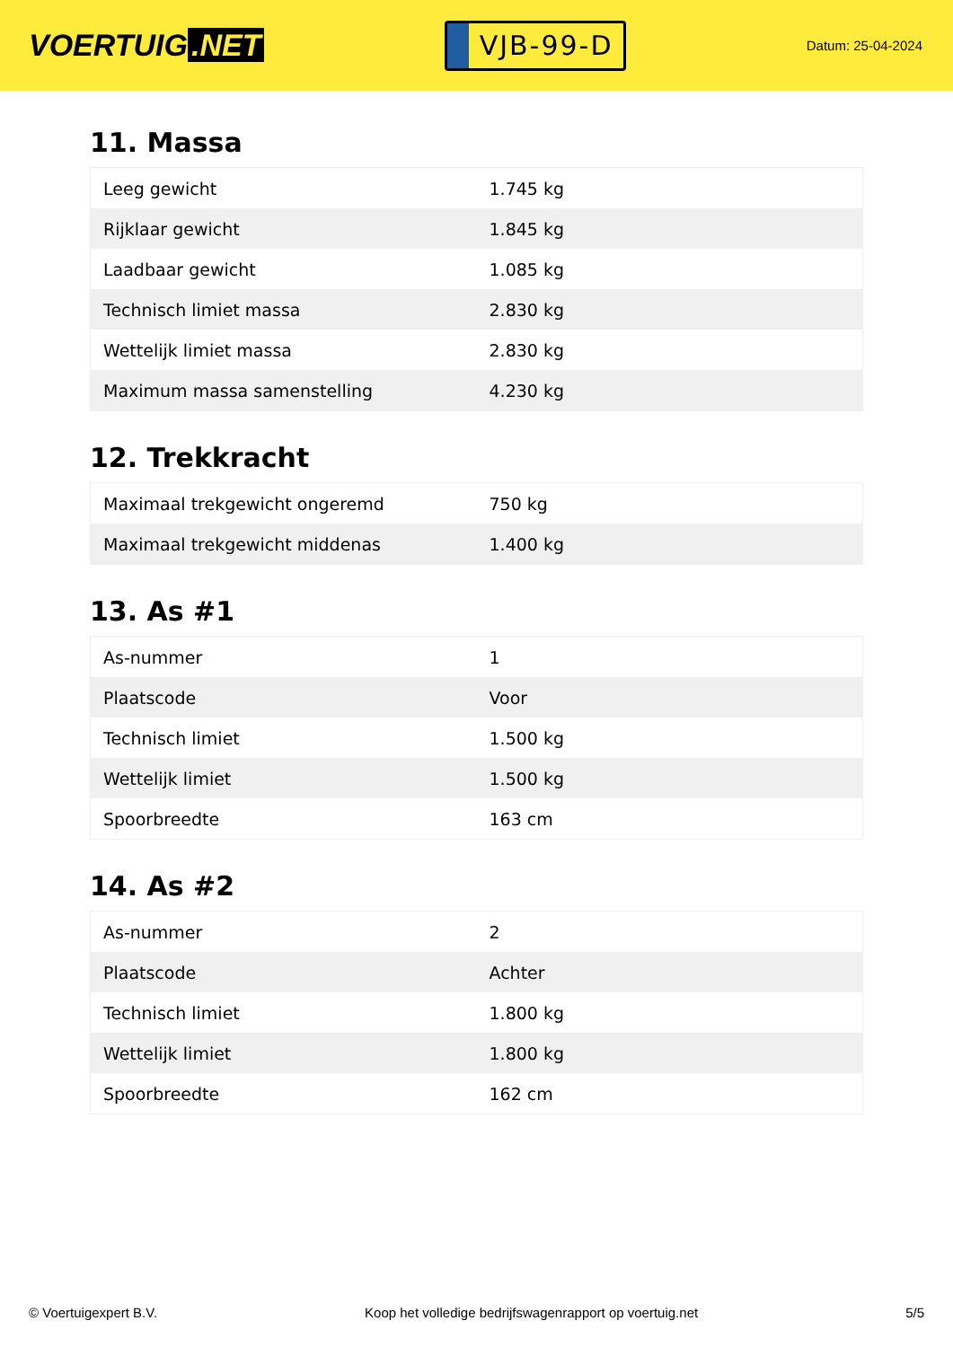VOERTUIG.NET
VJB-99-D
Datum: 25-04-2024
11. Massa
| Leeg gewicht | 1.745 kg |
| Rijklaar gewicht | 1.845 kg |
| Laadbaar gewicht | 1.085 kg |
| Technisch limiet massa | 2.830 kg |
| Wettelijk limiet massa | 2.830 kg |
| Maximum massa samenstelling | 4.230 kg |
12. Trekkracht
| Maximaal trekgewicht ongeremd | 750 kg |
| Maximaal trekgewicht middenas | 1.400 kg |
13. As #1
| As-nummer | 1 |
| Plaatscode | Voor |
| Technisch limiet | 1.500 kg |
| Wettelijk limiet | 1.500 kg |
| Spoorbreedte | 163 cm |
14. As #2
| As-nummer | 2 |
| Plaatscode | Achter |
| Technisch limiet | 1.800 kg |
| Wettelijk limiet | 1.800 kg |
| Spoorbreedte | 162 cm |
© Voertuigexpert B.V. Koop het volledige bedrijfswagenrapport op voertuig.net 5/5